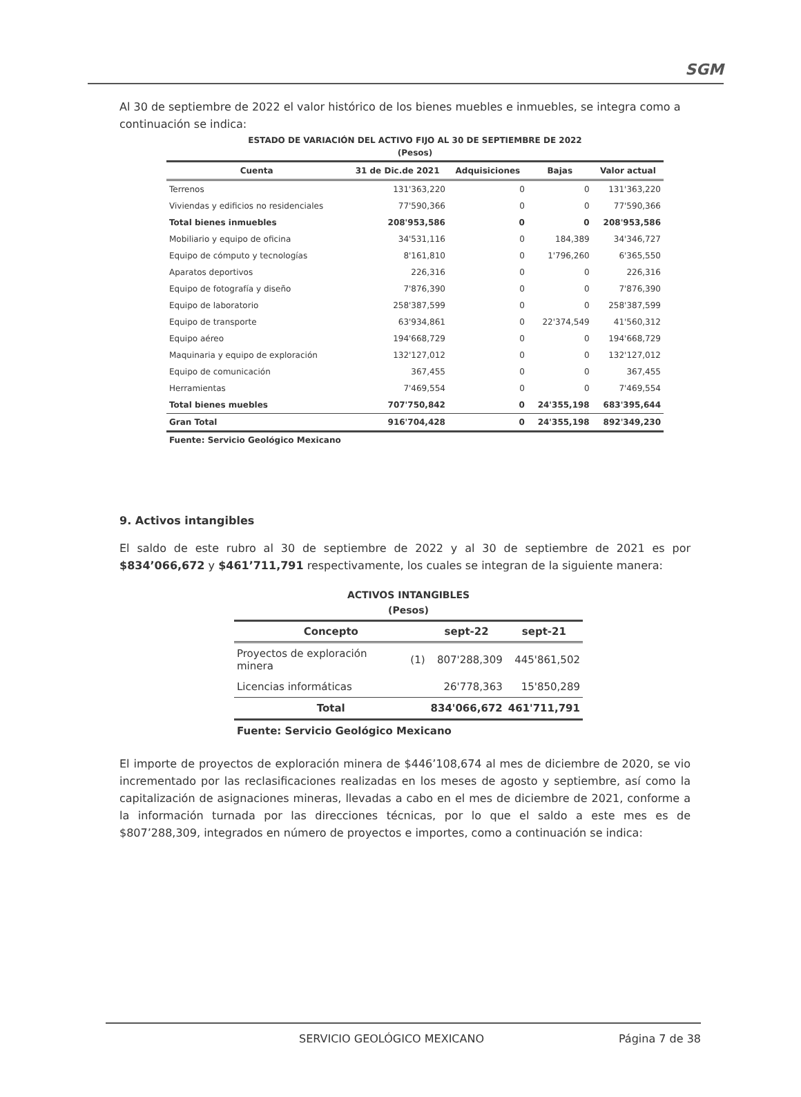SGM
Al 30 de septiembre de 2022 el valor histórico de los bienes muebles e inmuebles, se integra como a continuación se indica:
ESTADO DE VARIACIÓN DEL ACTIVO FIJO AL 30 DE SEPTIEMBRE DE 2022
(Pesos)
| Cuenta | 31 de Dic.de 2021 | Adquisiciones | Bajas | Valor actual |
| --- | --- | --- | --- | --- |
| Terrenos | 131'363,220 | 0 | 0 | 131'363,220 |
| Viviendas y edificios no residenciales | 77'590,366 | 0 | 0 | 77'590,366 |
| Total bienes inmuebles | 208'953,586 | 0 | 0 | 208'953,586 |
| Mobiliario y equipo de oficina | 34'531,116 | 0 | 184,389 | 34'346,727 |
| Equipo de cómputo y tecnologías | 8'161,810 | 0 | 1'796,260 | 6'365,550 |
| Aparatos deportivos | 226,316 | 0 | 0 | 226,316 |
| Equipo de fotografía y diseño | 7'876,390 | 0 | 0 | 7'876,390 |
| Equipo de laboratorio | 258'387,599 | 0 | 0 | 258'387,599 |
| Equipo de transporte | 63'934,861 | 0 | 22'374,549 | 41'560,312 |
| Equipo aéreo | 194'668,729 | 0 | 0 | 194'668,729 |
| Maquinaria y equipo de exploración | 132'127,012 | 0 | 0 | 132'127,012 |
| Equipo de comunicación | 367,455 | 0 | 0 | 367,455 |
| Herramientas | 7'469,554 | 0 | 0 | 7'469,554 |
| Total bienes muebles | 707'750,842 | 0 | 24'355,198 | 683'395,644 |
| Gran Total | 916'704,428 | 0 | 24'355,198 | 892'349,230 |
Fuente: Servicio Geológico Mexicano
9. Activos intangibles
El saldo de este rubro al 30 de septiembre de 2022 y al 30 de septiembre de 2021 es por $834’066,672 y $461’711,791 respectivamente, los cuales se integran de la siguiente manera:
ACTIVOS INTANGIBLES
(Pesos)
| Concepto | | sept-22 | sept-21 |
| --- | --- | --- | --- |
| Proyectos de exploración minera | (1) | 807'288,309 | 445'861,502 |
| Licencias informáticas | | 26'778,363 | 15'850,289 |
| Total | | 834'066,672 | 461'711,791 |
Fuente: Servicio Geológico Mexicano
El importe de proyectos de exploración minera de $446’108,674 al mes de diciembre de 2020, se vio incrementado por las reclasificaciones realizadas en los meses de agosto y septiembre, así como la capitalización de asignaciones mineras, llevadas a cabo en el mes de diciembre de 2021, conforme a la información turnada por las direcciones técnicas, por lo que el saldo a este mes es de $807’288,309, integrados en número de proyectos e importes, como a continuación se indica:
SERVICIO GEOLÓGICO MEXICANO Página 7 de 38